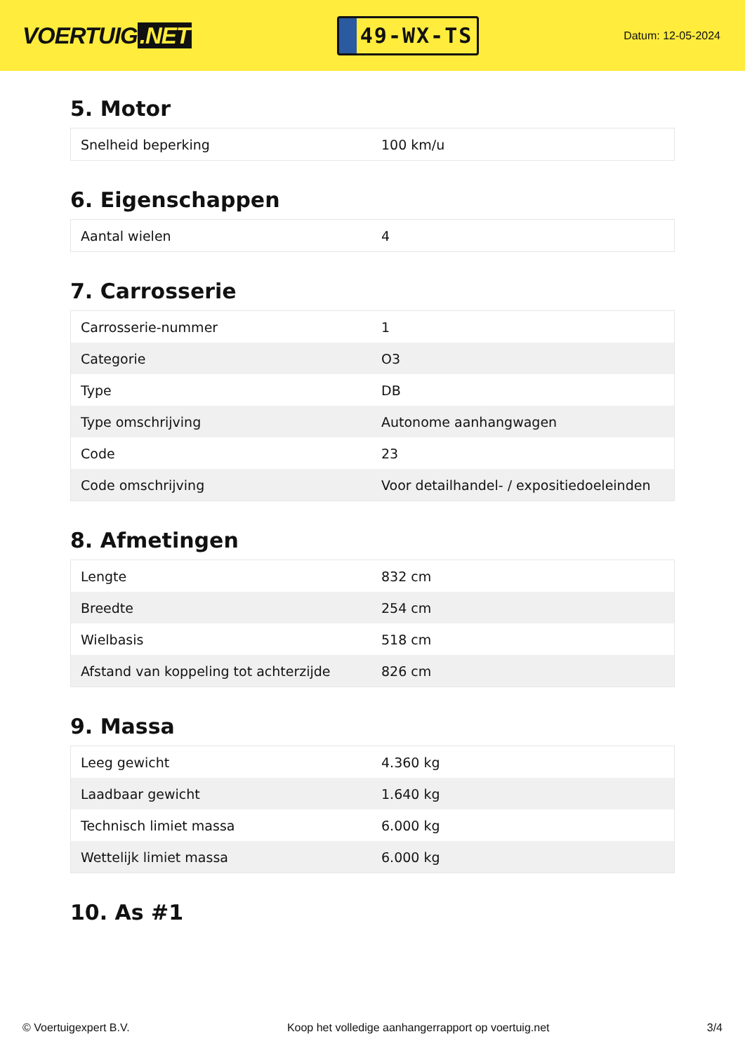VOERTUIG.NET
49-WX-TS
Datum: 12-05-2024
5. Motor
| Snelheid beperking | 100 km/u |
6. Eigenschappen
| Aantal wielen | 4 |
7. Carrosserie
| Carrosserie-nummer | 1 |
| Categorie | O3 |
| Type | DB |
| Type omschrijving | Autonome aanhangwagen |
| Code | 23 |
| Code omschrijving | Voor detailhandel- / expositiedoeleinden |
8. Afmetingen
| Lengte | 832 cm |
| Breedte | 254 cm |
| Wielbasis | 518 cm |
| Afstand van koppeling tot achterzijde | 826 cm |
9. Massa
| Leeg gewicht | 4.360 kg |
| Laadbaar gewicht | 1.640 kg |
| Technisch limiet massa | 6.000 kg |
| Wettelijk limiet massa | 6.000 kg |
10. As #1
© Voertuigexpert B.V. Koop het volledige aanhangerrapport op voertuig.net 3/4